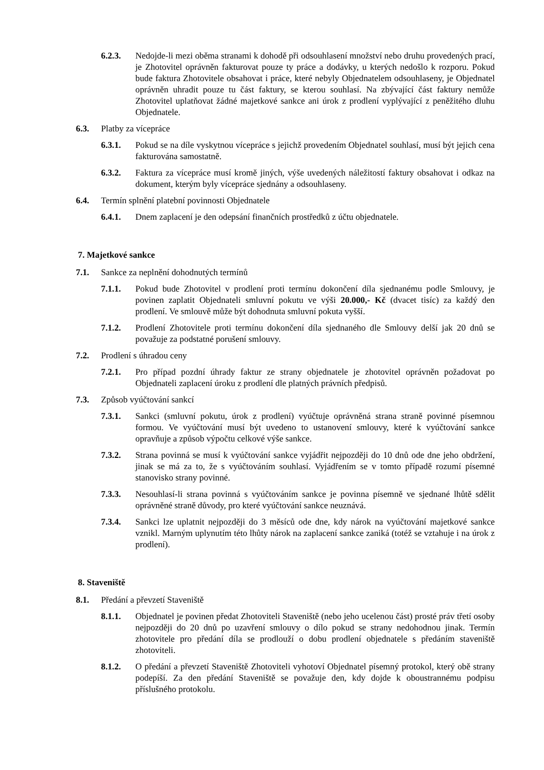6.2.3. Nedojde-li mezi oběma stranami k dohodě při odsouhlasení množství nebo druhu provedených prací, je Zhotovitel oprávněn fakturovat pouze ty práce a dodávky, u kterých nedošlo k rozporu. Pokud bude faktura Zhotovitele obsahovat i práce, které nebyly Objednatelem odsouhlaseny, je Objednatel oprávněn uhradit pouze tu část faktury, se kterou souhlasí. Na zbývající část faktury nemůže Zhotovitel uplatňovat žádné majetkové sankce ani úrok z prodlení vyplývající z peněžitého dluhu Objednatele.
6.3. Platby za vícepráce
6.3.1. Pokud se na díle vyskytnou vícepráce s jejichž provedením Objednatel souhlasí, musí být jejich cena fakturována samostatně.
6.3.2. Faktura za vícepráce musí kromě jiných, výše uvedených náležitostí faktury obsahovat i odkaz na dokument, kterým byly vícepráce sjednány a odsouhlaseny.
6.4. Termín splnění platební povinnosti Objednatele
6.4.1. Dnem zaplacení je den odepsání finančních prostředků z účtu objednatele.
7. Majetkové sankce
7.1. Sankce za neplnění dohodnutých termínů
7.1.1. Pokud bude Zhotovitel v prodlení proti termínu dokončení díla sjednanému podle Smlouvy, je povinen zaplatit Objednateli smluvní pokutu ve výši 20.000,- Kč (dvacet tisíc) za každý den prodlení. Ve smlouvě může být dohodnuta smluvní pokuta vyšší.
7.1.2. Prodlení Zhotovitele proti termínu dokončení díla sjednaného dle Smlouvy delší jak 20 dnů se považuje za podstatné porušení smlouvy.
7.2. Prodlení s úhradou ceny
7.2.1. Pro případ pozdní úhrady faktur ze strany objednatele je zhotovitel oprávněn požadovat po Objednateli zaplacení úroku z prodlení dle platných právních předpisů.
7.3. Způsob vyúčtování sankcí
7.3.1. Sankci (smluvní pokutu, úrok z prodlení) vyúčtuje oprávněná strana straně povinné písemnou formou. Ve vyúčtování musí být uvedeno to ustanovení smlouvy, které k vyúčtování sankce opravňuje a způsob výpočtu celkové výše sankce.
7.3.2. Strana povinná se musí k vyúčtování sankce vyjádřit nejpozději do 10 dnů ode dne jeho obdržení, jinak se má za to, že s vyúčtováním souhlasí. Vyjádřením se v tomto případě rozumí písemné stanovisko strany povinné.
7.3.3. Nesouhlasí-li strana povinná s vyúčtováním sankce je povinna písemně ve sjednané lhůtě sdělit oprávněné straně důvody, pro které vyúčtování sankce neuznává.
7.3.4. Sankci lze uplatnit nejpozději do 3 měsíců ode dne, kdy nárok na vyúčtování majetkové sankce vznikl. Marným uplynutím této lhůty nárok na zaplacení sankce zaniká (totéž se vztahuje i na úrok z prodlení).
8. Staveniště
8.1. Předání a převzetí Staveniště
8.1.1. Objednatel je povinen předat Zhotoviteli Staveniště (nebo jeho ucelenou část) prosté práv třetí osoby nejpozději do 20 dnů po uzavření smlouvy o dílo pokud se strany nedohodnou jinak. Termín zhotovitele pro předání díla se prodlouží o dobu prodlení objednatele s předáním staveniště zhotoviteli.
8.1.2. O předání a převzetí Staveniště Zhotoviteli vyhotoví Objednatel písemný protokol, který obě strany podepíší. Za den předání Staveniště se považuje den, kdy dojde k oboustrannému podpisu příslušného protokolu.